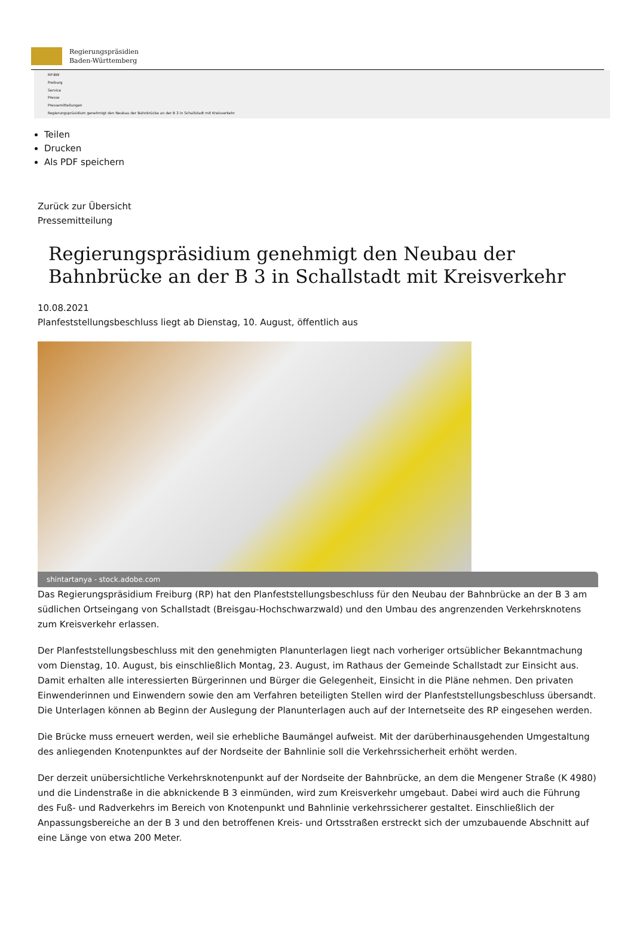Regierungspräsidien
Baden-Württemberg
RP-BW
Freiburg
Service
Presse
Pressemitteilungen
Regierungspräsidium genehmigt den Neubau der Bahnbrücke an der B 3 in Schallstadt mit Kreisverkehr
Teilen
Drucken
Als PDF speichern
Zurück zur Übersicht
Pressemitteilung
Regierungspräsidium genehmigt den Neubau der Bahnbrücke an der B 3 in Schallstadt mit Kreisverkehr
10.08.2021
Planfeststellungsbeschluss liegt ab Dienstag, 10. August, öffentlich aus
shintartanya - stock.adobe.com
Das Regierungspräsidium Freiburg (RP) hat den Planfeststellungsbeschluss für den Neubau der Bahnbrücke an der B 3 am südlichen Ortseingang von Schallstadt (Breisgau-Hochschwarzwald) und den Umbau des angrenzenden Verkehrsknotens zum Kreisverkehr erlassen.
Der Planfeststellungsbeschluss mit den genehmigten Planunterlagen liegt nach vorheriger ortsüblicher Bekanntmachung vom Dienstag, 10. August, bis einschließlich Montag, 23. August, im Rathaus der Gemeinde Schallstadt zur Einsicht aus. Damit erhalten alle interessierten Bürgerinnen und Bürger die Gelegenheit, Einsicht in die Pläne nehmen. Den privaten Einwenderinnen und Einwendern sowie den am Verfahren beteiligten Stellen wird der Planfeststellungsbeschluss übersandt. Die Unterlagen können ab Beginn der Auslegung der Planunterlagen auch auf der Internetseite des RP eingesehen werden.
Die Brücke muss erneuert werden, weil sie erhebliche Baumängel aufweist. Mit der darüberhinausgehenden Umgestaltung des anliegenden Knotenpunktes auf der Nordseite der Bahnlinie soll die Verkehrssicherheit erhöht werden.
Der derzeit unübersichtliche Verkehrsknotenpunkt auf der Nordseite der Bahnbrücke, an dem die Mengener Straße (K 4980) und die Lindenstraße in die abknickende B 3 einmünden, wird zum Kreisverkehr umgebaut. Dabei wird auch die Führung des Fuß- und Radverkehrs im Bereich von Knotenpunkt und Bahnlinie verkehrssicherer gestaltet. Einschließlich der Anpassungsbereiche an der B 3 und den betroffenen Kreis- und Ortsstraßen erstreckt sich der umzubauende Abschnitt auf eine Länge von etwa 200 Meter.